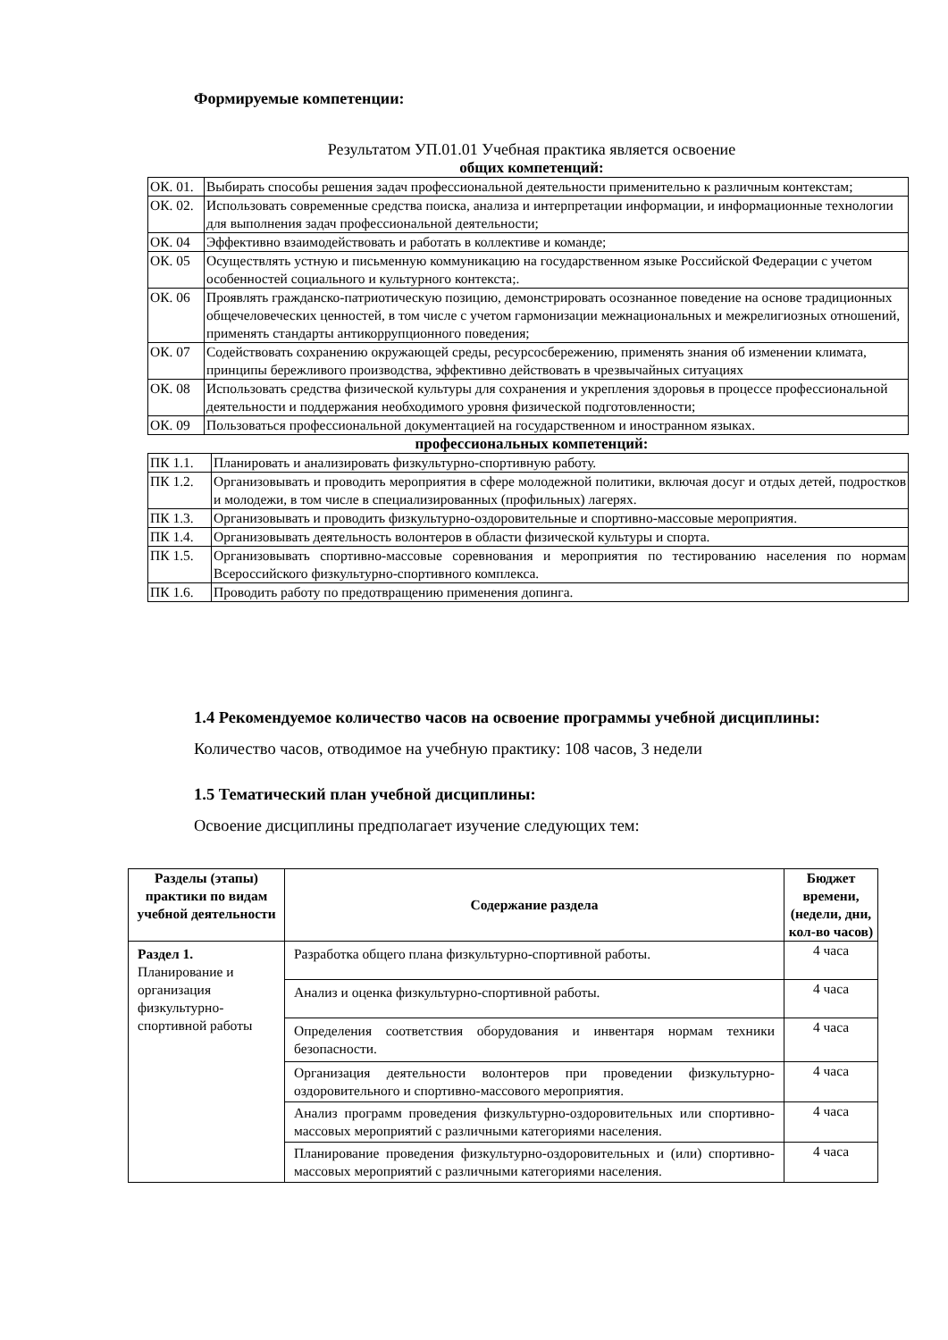Формируемые компетенции:
Результатом УП.01.01 Учебная практика является освоение
общих компетенций:
| ОК. 01. | Выбирать способы решения задач профессиональной деятельности применительно к различным контекстам; |
| ОК. 02. | Использовать современные средства поиска, анализа и интерпретации информации, и информационные технологии для выполнения задач профессиональной деятельности; |
| ОК. 04 | Эффективно взаимодействовать и работать в коллективе и команде; |
| ОК. 05 | Осуществлять устную и письменную коммуникацию на государственном языке Российской Федерации с учетом особенностей социального и культурного контекста;. |
| ОК. 06 | Проявлять гражданско-патриотическую позицию, демонстрировать осознанное поведение на основе традиционных общечеловеческих ценностей, в том числе с учетом гармонизации межнациональных и межрелигиозных отношений, применять стандарты антикоррупционного поведения; |
| ОК. 07 | Содействовать сохранению окружающей среды, ресурсосбережению, применять знания об изменении климата, принципы бережливого производства, эффективно действовать в чрезвычайных ситуациях |
| ОК. 08 | Использовать средства физической культуры для сохранения и укрепления здоровья в процессе профессиональной деятельности и поддержания необходимого уровня физической подготовленности; |
| ОК. 09 | Пользоваться профессиональной документацией на государственном и иностранном языках. |
профессиональных компетенций:
| ПК 1.1. | Планировать и анализировать физкультурно-спортивную работу. |
| ПК 1.2. | Организовывать и проводить мероприятия в сфере молодежной политики, включая досуг и отдых детей, подростков и молодежи, в том числе в специализированных (профильных) лагерях. |
| ПК 1.3. | Организовывать и проводить физкультурно-оздоровительные и спортивно-массовые мероприятия. |
| ПК 1.4. | Организовывать деятельность волонтеров в области физической культуры и спорта. |
| ПК 1.5. | Организовывать спортивно-массовые соревнования и мероприятия по тестированию населения по нормам Всероссийского физкультурно-спортивного комплекса. |
| ПК 1.6. | Проводить работу по предотвращению применения допинга. |
1.4 Рекомендуемое количество часов на освоение программы учебной дисциплины:
Количество часов, отводимое на учебную практику: 108 часов, 3 недели
1.5 Тематический план учебной дисциплины:
Освоение дисциплины предполагает изучение следующих тем:
| Разделы (этапы) практики по видам учебной деятельности | Содержание раздела | Бюджет времени, (недели, дни, кол-во часов) |
| --- | --- | --- |
| Раздел 1. Планирование и организация физкультурно-спортивной работы | Разработка общего плана физкультурно-спортивной работы. | 4 часа |
| | Анализ и оценка физкультурно-спортивной работы. | 4 часа |
| | Определения соответствия оборудования и инвентаря нормам техники безопасности. | 4 часа |
| | Организация деятельности волонтеров при проведении физкультурно-оздоровительного и спортивно-массового мероприятия. | 4 часа |
| | Анализ программ проведения физкультурно-оздоровительных или спортивно-массовых мероприятий с различными категориями населения. | 4 часа |
| | Планирование проведения физкультурно-оздоровительных и (или) спортивно-массовых мероприятий с различными категориями населения. | 4 часа |